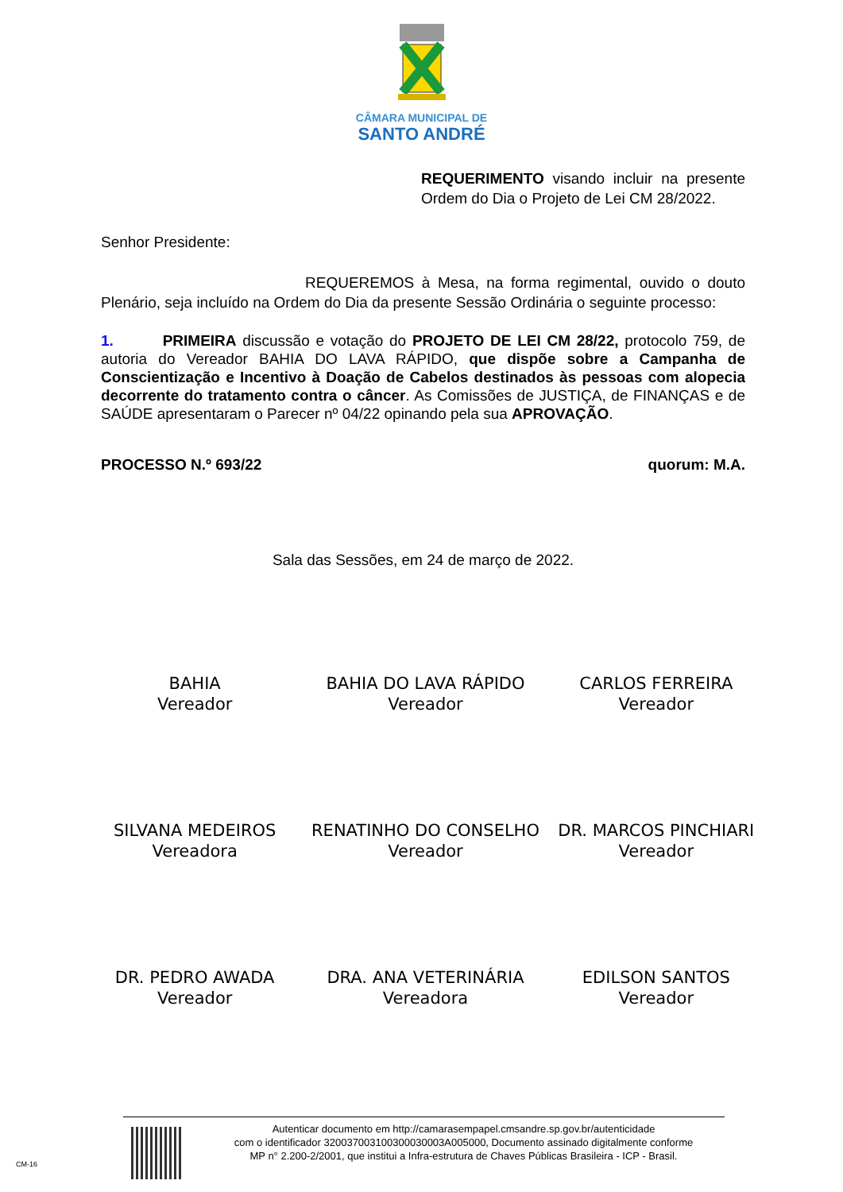CÂMARA MUNICIPAL DE
SANTO ANDRÉ
REQUERIMENTO visando incluir na presente Ordem do Dia o Projeto de Lei CM 28/2022.
Senhor Presidente:
REQUEREMOS à Mesa, na forma regimental, ouvido o douto Plenário, seja incluído na Ordem do Dia da presente Sessão Ordinária o seguinte processo:
1. PRIMEIRA discussão e votação do PROJETO DE LEI CM 28/22, protocolo 759, de autoria do Vereador BAHIA DO LAVA RÁPIDO, que dispõe sobre a Campanha de Conscientização e Incentivo à Doação de Cabelos destinados às pessoas com alopecia decorrente do tratamento contra o câncer. As Comissões de JUSTIÇA, de FINANÇAS e de SAÚDE apresentaram o Parecer nº 04/22 opinando pela sua APROVAÇÃO.
PROCESSO N.º 693/22 quorum: M.A.
Sala das Sessões, em 24 de março de 2022.
BAHIA
Vereador
BAHIA DO LAVA RÁPIDO
Vereador
CARLOS FERREIRA
Vereador
SILVANA MEDEIROS
Vereadora
RENATINHO DO CONSELHO
Vereador
DR. MARCOS PINCHIARI
Vereador
DR. PEDRO AWADA
Vereador
DRA. ANA VETERINÁRIA
Vereadora
EDILSON SANTOS
Vereador
Autenticar documento em http://camarasempapel.cmsandre.sp.gov.br/autenticidade
com o identificador 320037003100300030003A005000, Documento assinado digitalmente conforme
MP n° 2.200-2/2001, que institui a Infra-estrutura de Chaves Públicas Brasileira - ICP - Brasil.
CM-16